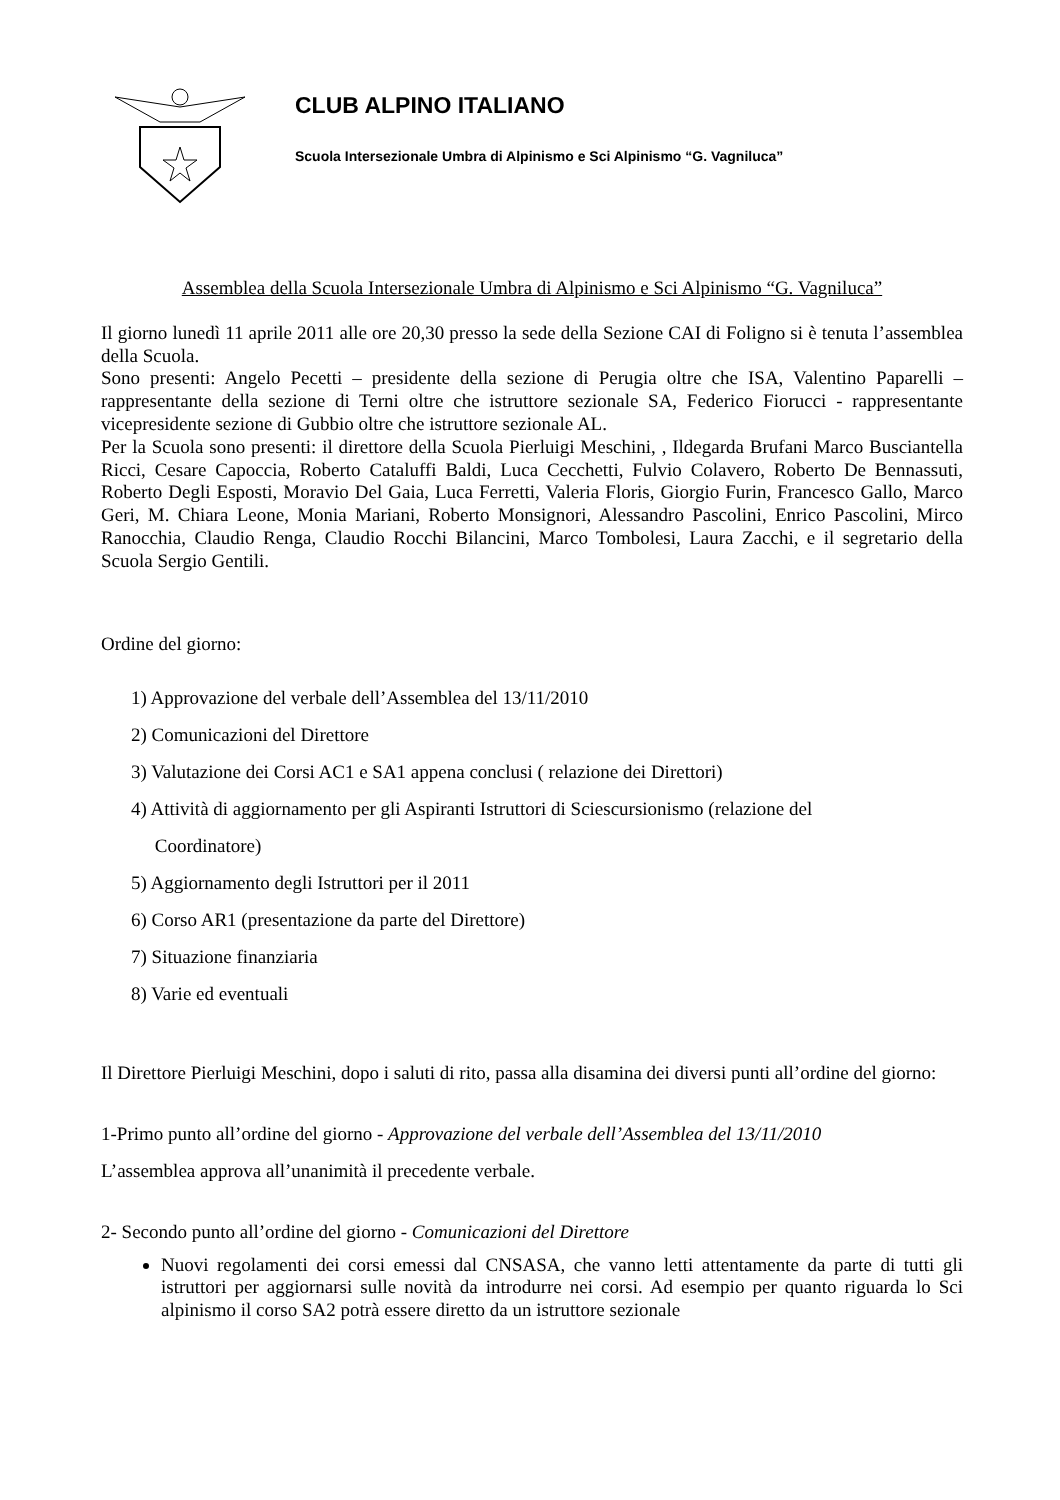CLUB ALPINO ITALIANO
Scuola Intersezionale Umbra di Alpinismo e Sci Alpinismo “G. Vagniluca”
Assemblea della Scuola Intersezionale Umbra di Alpinismo e Sci Alpinismo “G. Vagniluca”
Il giorno lunedì 11 aprile 2011 alle ore 20,30 presso la sede della Sezione CAI di Foligno si è tenuta l’assemblea della Scuola.
Sono presenti: Angelo Pecetti – presidente della sezione di Perugia oltre che ISA, Valentino Paparelli – rappresentante della sezione di Terni oltre che istruttore sezionale SA, Federico Fiorucci - rappresentante vicepresidente sezione di Gubbio oltre che istruttore sezionale AL.
Per la Scuola sono presenti: il direttore della Scuola Pierluigi Meschini, , Ildegarda Brufani Marco Busciantella Ricci, Cesare Capoccia, Roberto Cataluffi Baldi, Luca Cecchetti, Fulvio Colavero, Roberto De Bennassuti, Roberto Degli Esposti, Moravio Del Gaia, Luca Ferretti, Valeria Floris, Giorgio Furin, Francesco Gallo, Marco Geri, M. Chiara Leone, Monia Mariani, Roberto Monsignori, Alessandro Pascolini, Enrico Pascolini, Mirco Ranocchia, Claudio Renga, Claudio Rocchi Bilancini, Marco Tombolesi, Laura Zacchi, e il segretario della Scuola Sergio Gentili.
Ordine del giorno:
1) Approvazione del verbale dell’Assemblea del 13/11/2010
2) Comunicazioni del Direttore
3) Valutazione dei Corsi AC1 e SA1 appena conclusi ( relazione dei Direttori)
4) Attività di aggiornamento per gli Aspiranti Istruttori di Sciescursionismo (relazione del
Coordinatore)
5) Aggiornamento degli Istruttori per il 2011
6) Corso AR1 (presentazione da parte del Direttore)
7) Situazione finanziaria
8) Varie ed eventuali
Il Direttore Pierluigi Meschini, dopo i saluti di rito, passa alla disamina dei diversi punti all’ordine del giorno:
1-Primo punto all’ordine del giorno - Approvazione del verbale dell’Assemblea del 13/11/2010
L’assemblea approva all’unanimità il precedente verbale.
2- Secondo punto all’ordine del giorno - Comunicazioni del Direttore
Nuovi regolamenti dei corsi emessi dal CNSASA, che vanno letti attentamente da parte di tutti gli istruttori per aggiornarsi sulle novità da introdurre nei corsi. Ad esempio per quanto riguarda lo Sci alpinismo il corso SA2 potrà essere diretto da un istruttore sezionale